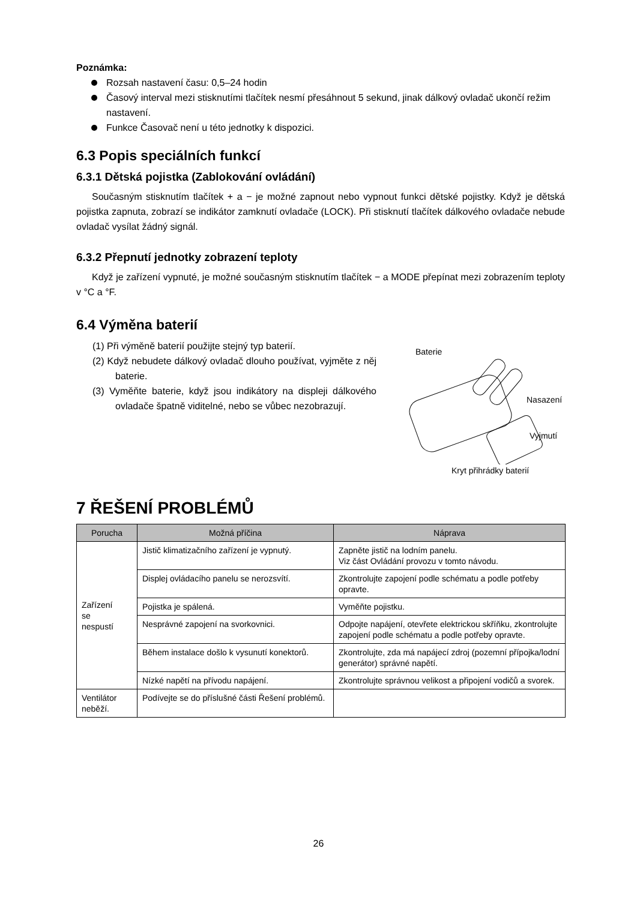Poznámka:
Rozsah nastavení času: 0,5–24 hodin
Časový interval mezi stisknutími tlačítek nesmí přesáhnout 5 sekund, jinak dálkový ovladač ukončí režim nastavení.
Funkce Časovač není u této jednotky k dispozici.
6.3 Popis speciálních funkcí
6.3.1 Dětská pojistka (Zablokování ovládání)
Současným stisknutím tlačítek + a − je možné zapnout nebo vypnout funkci dětské pojistky. Když je dětská pojistka zapnuta, zobrazí se indikátor zamknutí ovladače (LOCK). Při stisknutí tlačítek dálkového ovladače nebude ovladač vysílat žádný signál.
6.3.2 Přepnutí jednotky zobrazení teploty
Když je zařízení vypnuté, je možné současným stisknutím tlačítek − a MODE přepínat mezi zobrazením teploty v °C a °F.
6.4 Výměna baterií
(1) Při výměně baterií použijte stejný typ baterií.
(2) Když nebudete dálkový ovladač dlouho používat, vyjměte z něj baterie.
(3) Vyměňte baterie, když jsou indikátory na displeji dálkového ovladače špatně viditelné, nebo se vůbec nezobrazují.
Baterie
Nasazení
Vyjmutí
Kryt přihrádky baterií
7 ŘEŠENÍ PROBLÉMŮ
| Porucha | Možná příčina | Náprava |
| --- | --- | --- |
| Zařízení se nespustí | Jistič klimatizačního zařízení je vypnutý. | Zapněte jistič na lodním panelu. Viz část Ovládání provozu v tomto návodu. |
| | Displej ovládacího panelu se nerozsvítí. | Zkontrolujte zapojení podle schématu a podle potřeby opravte. |
| | Pojistka je spálená. | Vyměňte pojistku. |
| | Nesprávné zapojení na svorkovnici. | Odpojte napájení, otevřete elektrickou skříňku, zkontrolujte zapojení podle schématu a podle potřeby opravte. |
| | Během instalace došlo k vysunutí konektorů. | Zkontrolujte, zda má napájecí zdroj (pozemní přípojka/lodní generátor) správné napětí. |
| | Nízké napětí na přívodu napájení. | Zkontrolujte správnou velikost a připojení vodičů a svorek. |
| Ventilátor neběží. | Podívejte se do příslušné části Řešení problémů. | |
26